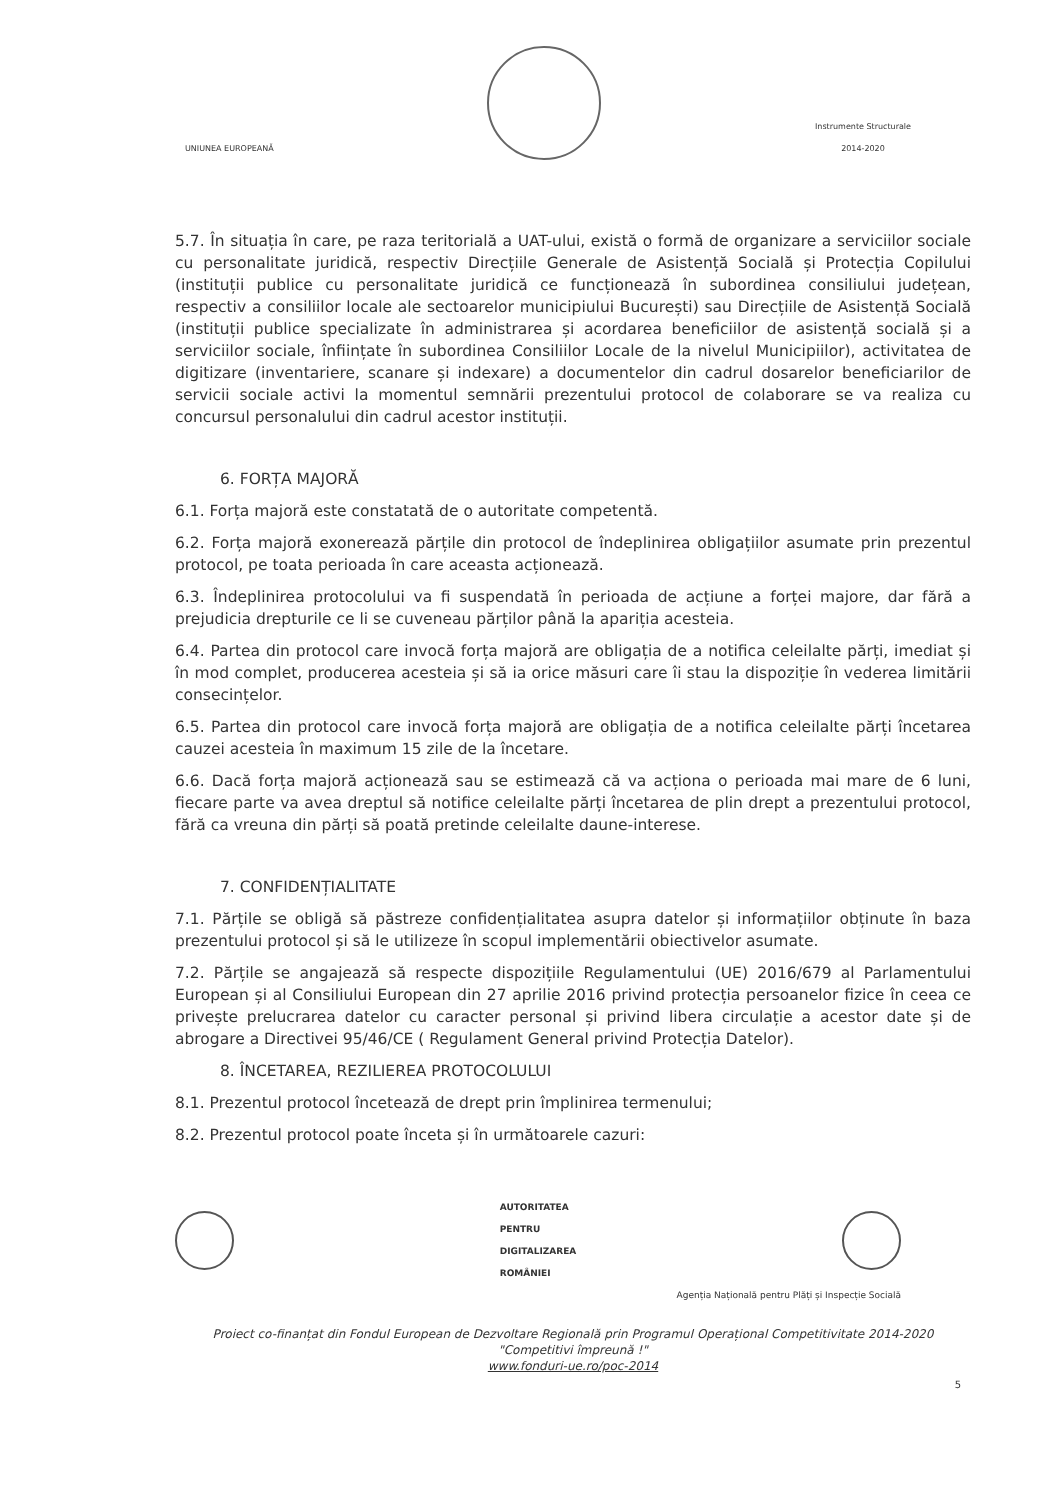UNIUNEA EUROPEANĂ
Instrumente Structurale
2014-2020
5.7. În situația în care, pe raza teritorială a UAT-ului, există o formă de organizare a serviciilor sociale cu personalitate juridică, respectiv Direcțiile Generale de Asistență Socială și Protecția Copilului (instituții publice cu personalitate juridică ce funcționează în subordinea consiliului județean, respectiv a consiliilor locale ale sectoarelor municipiului București) sau Direcțiile de Asistență Socială (instituții publice specializate în administrarea și acordarea beneficiilor de asistență socială și a serviciilor sociale, înființate în subordinea Consiliilor Locale de la nivelul Municipiilor), activitatea de digitizare (inventariere, scanare și indexare) a documentelor din cadrul dosarelor beneficiarilor de servicii sociale activi la momentul semnării prezentului protocol de colaborare se va realiza cu concursul personalului din cadrul acestor instituții.
6. FORȚA MAJORĂ
6.1. Forța majoră este constatată de o autoritate competentă.
6.2. Forța majoră exonerează părțile din protocol de îndeplinirea obligațiilor asumate prin prezentul protocol, pe toata perioada în care aceasta acționează.
6.3. Îndeplinirea protocolului va fi suspendată în perioada de acțiune a forței majore, dar fără a prejudicia drepturile ce li se cuveneau părților până la apariția acesteia.
6.4. Partea din protocol care invocă forța majoră are obligația de a notifica celeilalte părți, imediat și în mod complet, producerea acesteia și să ia orice măsuri care îi stau la dispoziție în vederea limitării consecințelor.
6.5. Partea din protocol care invocă forța majoră are obligația de a notifica celeilalte părți încetarea cauzei acesteia în maximum 15 zile de la încetare.
6.6. Dacă forța majoră acționează sau se estimează că va acționa o perioada mai mare de 6 luni, fiecare parte va avea dreptul să notifice celeilalte părți încetarea de plin drept a prezentului protocol, fără ca vreuna din părți să poată pretinde celeilalte daune-interese.
7. CONFIDENȚIALITATE
7.1. Părțile se obligă să păstreze confidențialitatea asupra datelor și informațiilor obținute în baza prezentului protocol și să le utilizeze în scopul implementării obiectivelor asumate.
7.2. Părțile se angajează să respecte dispozițiile Regulamentului (UE) 2016/679 al Parlamentului European și al Consiliului European din 27 aprilie 2016 privind protecția persoanelor fizice în ceea ce privește prelucrarea datelor cu caracter personal și privind libera circulație a acestor date și de abrogare a Directivei 95/46/CE ( Regulament General privind Protecția Datelor).
8. ÎNCETAREA, REZILIEREA PROTOCOLULUI
8.1. Prezentul protocol încetează de drept prin împlinirea termenului;
8.2. Prezentul protocol poate înceta și în următoarele cazuri:
AUTORITATEA
PENTRU
DIGITALIZAREA
ROMÂNIEI
Agenția Națională pentru Plăți și Inspecție Socială
Proiect co-finanțat din Fondul European de Dezvoltare Regională prin Programul Operațional Competitivitate 2014-2020
"Competitivi împreună !"
www.fonduri-ue.ro/poc-2014
5